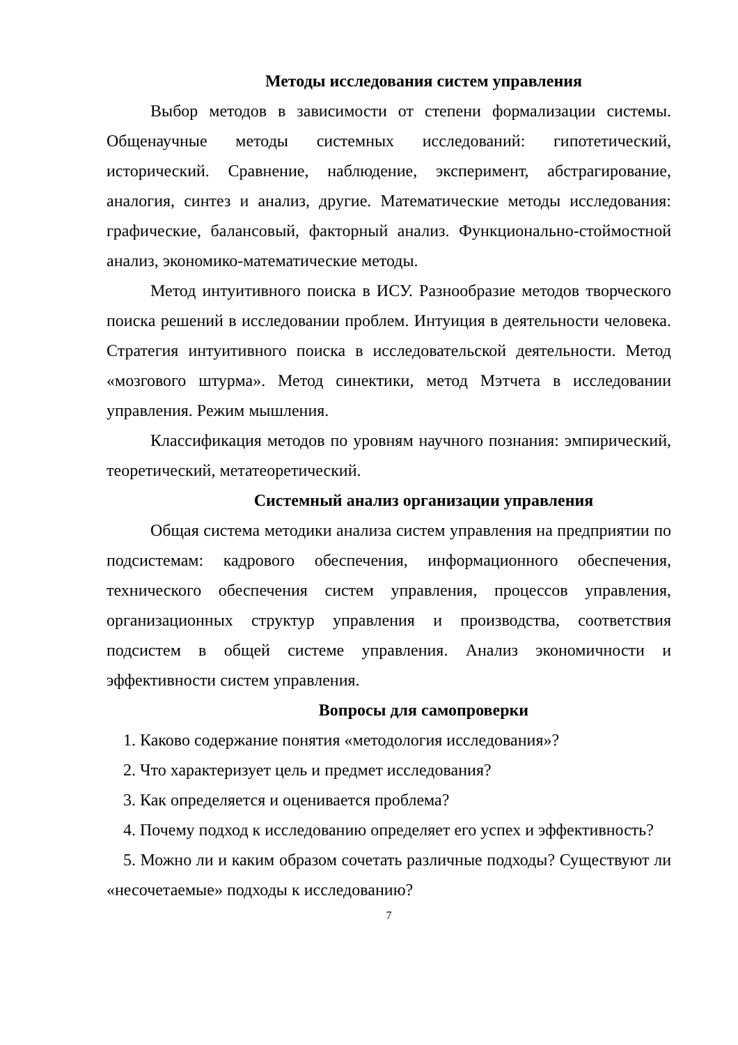Методы исследования систем управления
Выбор методов в зависимости от степени формализации системы. Общенаучные методы системных исследований: гипотетический, исторический. Сравнение, наблюдение, эксперимент, абстрагирование, аналогия, синтез и анализ, другие. Математические методы исследования: графические, балансовый, факторный анализ. Функционально-стоймостной анализ, экономико-математические методы.
Метод интуитивного поиска в ИСУ. Разнообразие методов творческого поиска решений в исследовании проблем. Интуиция в деятельности человека. Стратегия интуитивного поиска в исследовательской деятельности. Метод «мозгового штурма». Метод синектики, метод Мэтчета в исследовании управления. Режим мышления.
Классификация методов по уровням научного познания: эмпирический, теоретический, метатеоретический.
Системный анализ организации управления
Общая система методики анализа систем управления на предприятии по подсистемам: кадрового обеспечения, информационного обеспечения, технического обеспечения систем управления, процессов управления, организационных структур управления и производства, соответствия подсистем в общей системе управления. Анализ экономичности и эффективности систем управления.
Вопросы для самопроверки
1. Каково содержание понятия «методология исследования»?
2. Что характеризует цель и предмет исследования?
3. Как определяется и оценивается проблема?
4. Почему подход к исследованию определяет его успех и эффективность?
5. Можно ли и каким образом сочетать различные подходы? Существуют ли «несочетаемые» подходы к исследованию?
7